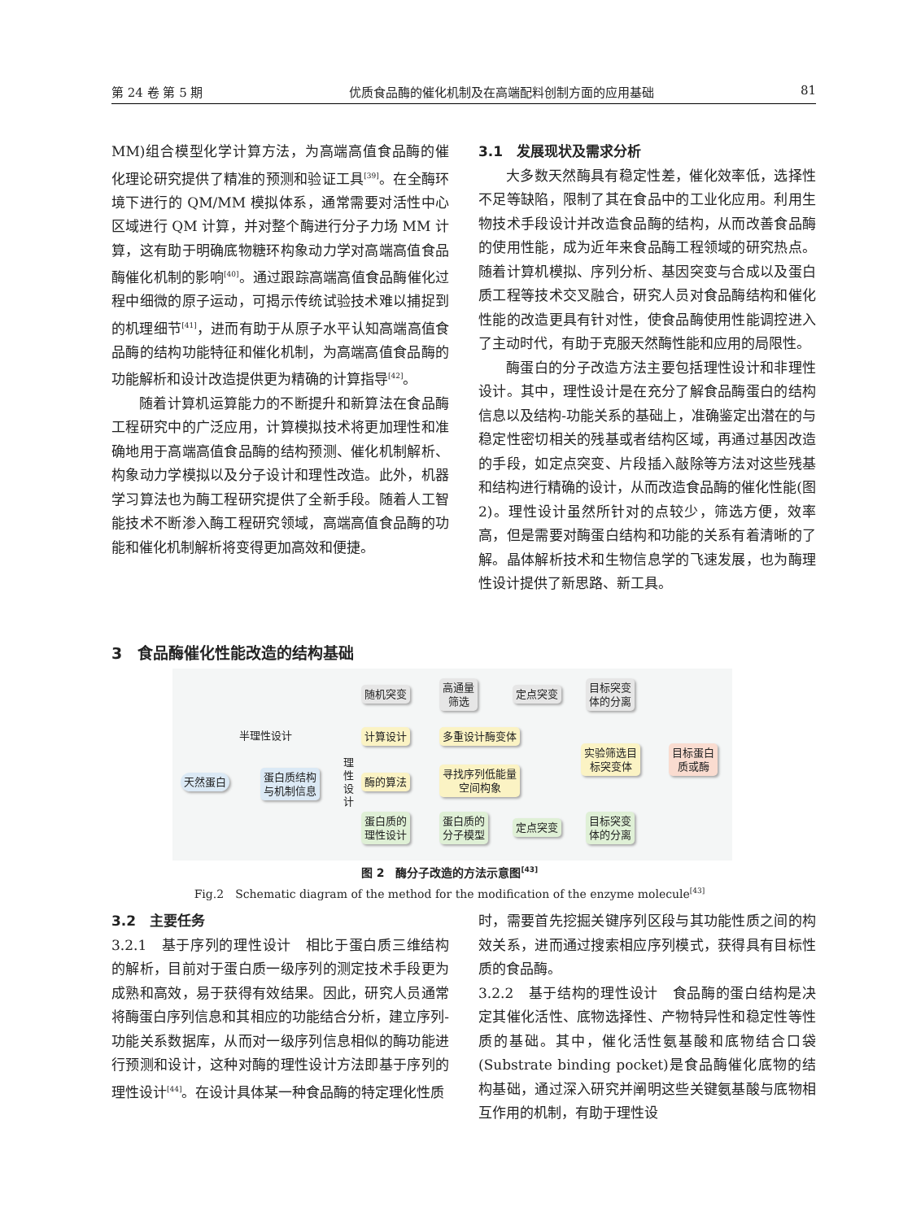第 24 卷 第 5 期 优质食品酶的催化机制及在高端配料创制方面的应用基础 81
MM)组合模型化学计算方法，为高端高值食品酶的催化理论研究提供了精准的预测和验证工具<sup>[39]</sup>。在全酶环境下进行的 QM/MM 模拟体系，通常需要对活性中心区域进行 QM 计算，并对整个酶进行分子力场 MM 计算，这有助于明确底物糖环构象动力学对高端高值食品酶催化机制的影响<sup>[40]</sup>。通过跟踪高端高值食品酶催化过程中细微的原子运动，可揭示传统试验技术难以捕捉到的机理细节<sup>[41]</sup>，进而有助于从原子水平认知高端高值食品酶的结构功能特征和催化机制，为高端高值食品酶的功能解析和设计改造提供更为精确的计算指导<sup>[42]</sup>。
随着计算机运算能力的不断提升和新算法在食品酶工程研究中的广泛应用，计算模拟技术将更加理性和准确地用于高端高值食品酶的结构预测、催化机制解析、构象动力学模拟以及分子设计和理性改造。此外，机器学习算法也为酶工程研究提供了全新手段。随着人工智能技术不断渗入酶工程研究领域，高端高值食品酶的功能和催化机制解析将变得更加高效和便捷。
3.1　发展现状及需求分析
大多数天然酶具有稳定性差，催化效率低，选择性不足等缺陷，限制了其在食品中的工业化应用。利用生物技术手段设计并改造食品酶的结构，从而改善食品酶的使用性能，成为近年来食品酶工程领域的研究热点。随着计算机模拟、序列分析、基因突变与合成以及蛋白质工程等技术交叉融合，研究人员对食品酶结构和催化性能的改造更具有针对性，使食品酶使用性能调控进入了主动时代，有助于克服天然酶性能和应用的局限性。
酶蛋白的分子改造方法主要包括理性设计和非理性设计。其中，理性设计是在充分了解食品酶蛋白的结构信息以及结构-功能关系的基础上，准确鉴定出潜在的与稳定性密切相关的残基或者结构区域，再通过基因改造的手段，如定点突变、片段插入敲除等方法对这些残基和结构进行精确的设计，从而改造食品酶的催化性能(图 2)。理性设计虽然所针对的点较少，筛选方便，效率高，但是需要对酶蛋白结构和功能的关系有着清晰的了解。晶体解析技术和生物信息学的飞速发展，也为酶理性设计提供了新思路、新工具。
3　食品酶催化性能改造的结构基础
随机突变
高通量
筛选
定点突变
目标突变
体的分离
半理性设计 计算设计 多重设计酶变体
实验筛选目
标突变体
目标蛋白
质或酶
天然蛋白
蛋白质结构
与机制信息
理性设计
酶的算法
寻找序列低能量
空间构象
蛋白质的
理性设计
蛋白质的
分子模型
定点突变
目标突变
体的分离
图 2　酶分子改造的方法示意图<sup>[43]</sup>
Fig.2　Schematic diagram of the method for the modification of the enzyme molecule<sup>[43]</sup>
3.2　主要任务
3.2.1　基于序列的理性设计　相比于蛋白质三维结构的解析，目前对于蛋白质一级序列的测定技术手段更为成熟和高效，易于获得有效结果。因此，研究人员通常将酶蛋白序列信息和其相应的功能结合分析，建立序列-功能关系数据库，从而对一级序列信息相似的酶功能进行预测和设计，这种对酶的理性设计方法即基于序列的理性设计<sup>[44]</sup>。在设计具体某一种食品酶的特定理化性质
时，需要首先挖掘关键序列区段与其功能性质之间的构效关系，进而通过搜索相应序列模式，获得具有目标性质的食品酶。
3.2.2　基于结构的理性设计　食品酶的蛋白结构是决定其催化活性、底物选择性、产物特异性和稳定性等性质的基础。其中，催化活性氨基酸和底物结合口袋(Substrate binding pocket)是食品酶催化底物的结构基础，通过深入研究并阐明这些关键氨基酸与底物相互作用的机制，有助于理性设